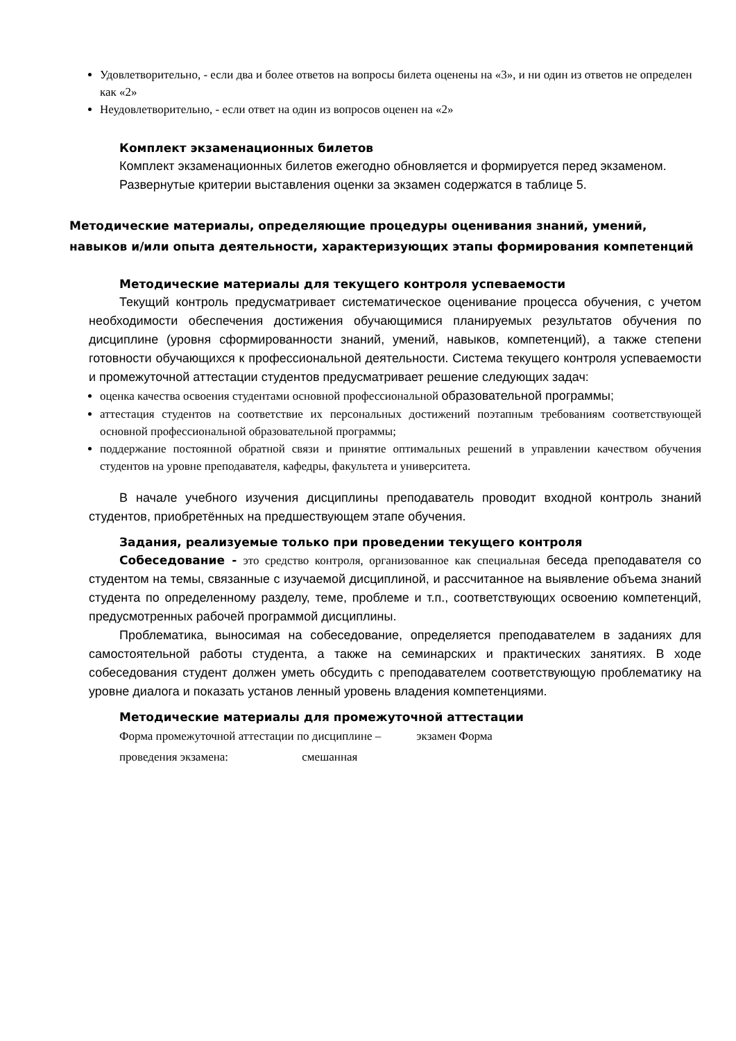Удовлетворительно, - если два и более ответов на вопросы билета оценены на «3», и ни один из ответов не определен как «2»
Неудовлетворительно, - если ответ на один из вопросов оценен на «2»
Комплект экзаменационных билетов
Комплект экзаменационных билетов ежегодно обновляется и формируется перед экзаменом.
Развернутые критерии выставления оценки за экзамен содержатся в таблице 5.
Методические материалы, определяющие процедуры оценивания знаний, умений, навыков и/или опыта деятельности, характеризующих этапы формирования компетенций
Методические материалы для текущего контроля успеваемости
Текущий контроль предусматривает систематическое оценивание процесса обучения, с учетом необходимости обеспечения достижения обучающимися планируемых результатов обучения по дисциплине (уровня сформированности знаний, умений, навыков, компетенций), а также степени готовности обучающихся к профессиональной деятельности. Система текущего контроля успеваемости и промежуточной аттестации студентов предусматривает решение следующих задач:
оценка качества освоения студентами основной профессиональной образовательной программы;
аттестация студентов на соответствие их персональных достижений поэтапным требованиям соответствующей основной профессиональной образовательной программы;
поддержание постоянной обратной связи и принятие оптимальных решений в управлении качеством обучения студентов на уровне преподавателя, кафедры, факультета и университета.
В начале учебного изучения дисциплины преподаватель проводит входной контроль знаний студентов, приобретённых на предшествующем этапе обучения.
Задания, реализуемые только при проведении текущего контроля
Собеседование - это средство контроля, организованное как специальная беседа преподавателя со студентом на темы, связанные с изучаемой дисциплиной, и рассчитанное на выявление объема знаний студента по определенному разделу, теме, проблеме и т.п., соответствующих освоению компетенций, предусмотренных рабочей программой дисциплины.
Проблематика, выносимая на собеседование, определяется преподавателем в заданиях для самостоятельной работы студента, а также на семинарских и практических занятиях. В ходе собеседования студент должен уметь обсудить с преподавателем соответствующую проблематику на уровне диалога и показать установ ленный уровень владения компетенциями.
Методические материалы для промежуточной аттестации
Форма промежуточной аттестации по дисциплине – экзамен Форма
проведения экзамена: смешанная